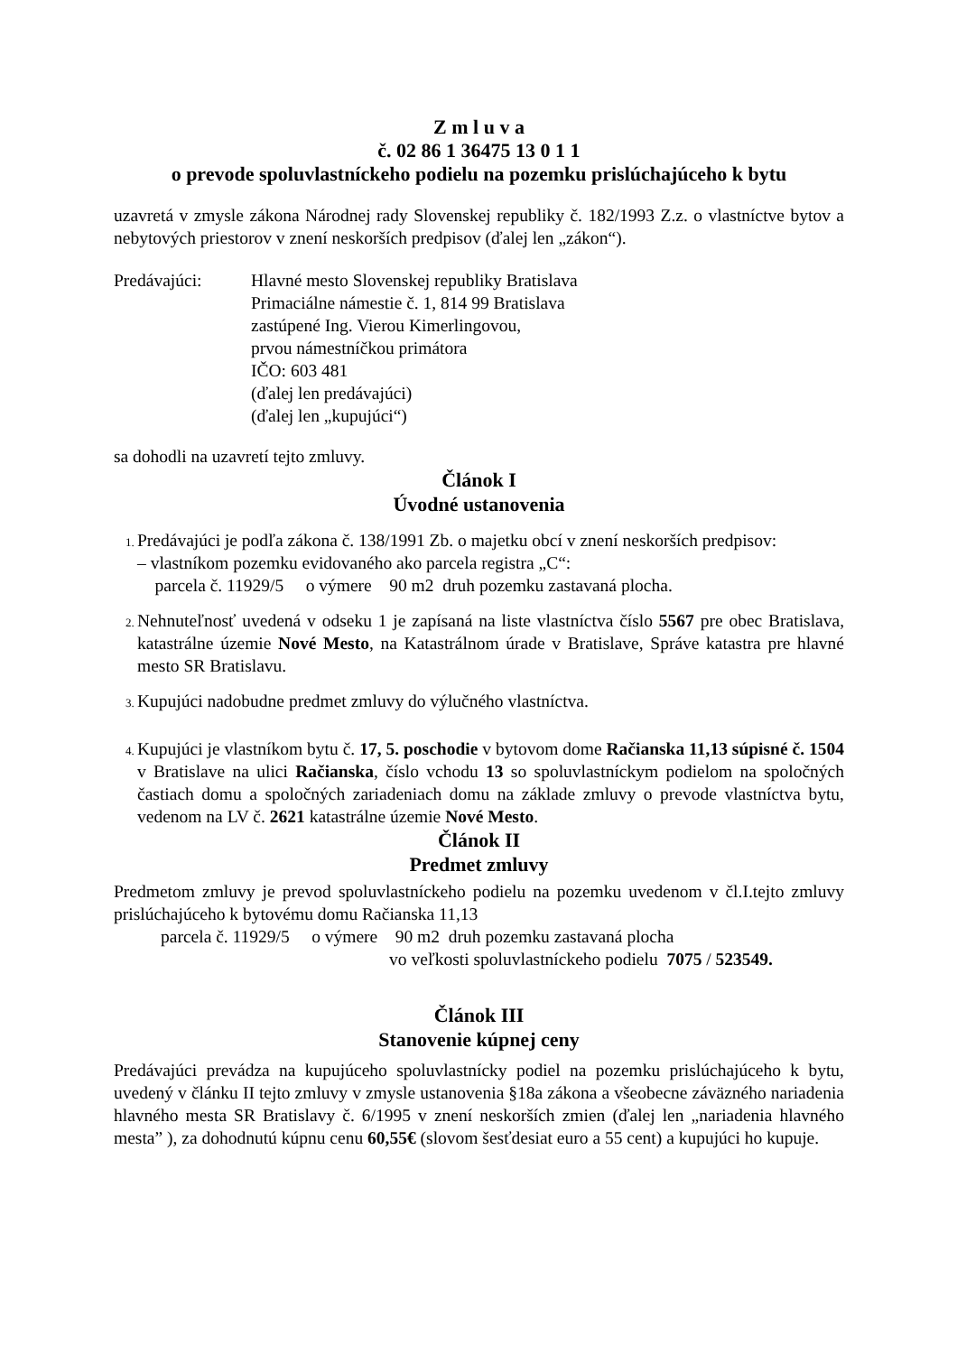Z m l u v a
č. 02 86 1 36475 13 0 1 1
o prevode spoluvlastníckeho podielu na pozemku prislúchajúceho k bytu
uzavretá v zmysle zákona Národnej rady Slovenskej republiky č. 182/1993 Z.z. o vlastníctve bytov a nebytových priestorov v znení neskorších predpisov (ďalej len „zákon“).
Predávajúci: Hlavné mesto Slovenskej republiky Bratislava
Primaciálne námestie č. 1, 814 99 Bratislava
zastúpené Ing. Vierou Kimerlingovou,
prvou námestníčkou primátora
IČO: 603 481
(ďalej len predávajúci)
(ďalej len „kupujúci“)
sa dohodli na uzavretí tejto zmluvy.
Článok I
Úvodné ustanovenia
Predávajúci je podľa zákona č. 138/1991 Zb. o majetku obcí v znení neskorších predpisov:
– vlastníkom pozemku evidovaného ako parcela registra „C“:
parcela č. 11929/5 o výmere 90 m2 druh pozemku zastavaná plocha.
Nehnuteľnosť uvedená v odseku 1 je zapísaná na liste vlastníctva číslo 5567 pre obec Bratislava, katastrálne územie Nové Mesto, na Katastrálnom úrade v Bratislave, Správe katastra pre hlavné mesto SR Bratislavu.
Kupujúci nadobudne predmet zmluvy do výlučného vlastníctva.
Kupujúci je vlastníkom bytu č. 17, 5. poschodie v bytovom dome Račianska 11,13 súpisné č. 1504 v Bratislave na ulici Račianska, číslo vchodu 13 so spoluvlastníckym podielom na spoločných častiach domu a spoločných zariadeniach domu na základe zmluvy o prevode vlastníctva bytu, vedenom na LV č. 2621 katastrálne územie Nové Mesto.
Článok II
Predmet zmluvy
Predmetom zmluvy je prevod spoluvlastníckeho podielu na pozemku uvedenom v čl.I.tejto zmluvy prislúchajúceho k bytovému domu Račianska 11,13
parcela č. 11929/5 o výmere 90 m2 druh pozemku zastavaná plocha
vo veľkosti spoluvlastníckeho podielu 7075 / 523549.
Článok III
Stanovenie kúpnej ceny
Predávajúci prevádza na kupujúceho spoluvlastnícky podiel na pozemku prislúchajúceho k bytu, uvedený v článku II tejto zmluvy v zmysle ustanovenia §18a zákona a všeobecne záväzného nariadenia hlavného mesta SR Bratislavy č. 6/1995 v znení neskorších zmien (ďalej len „nariadenia hlavného mesta” ), za dohodnutú kúpnu cenu 60,55€ (slovom šesťdesiat euro a 55 cent) a kupujúci ho kupuje.